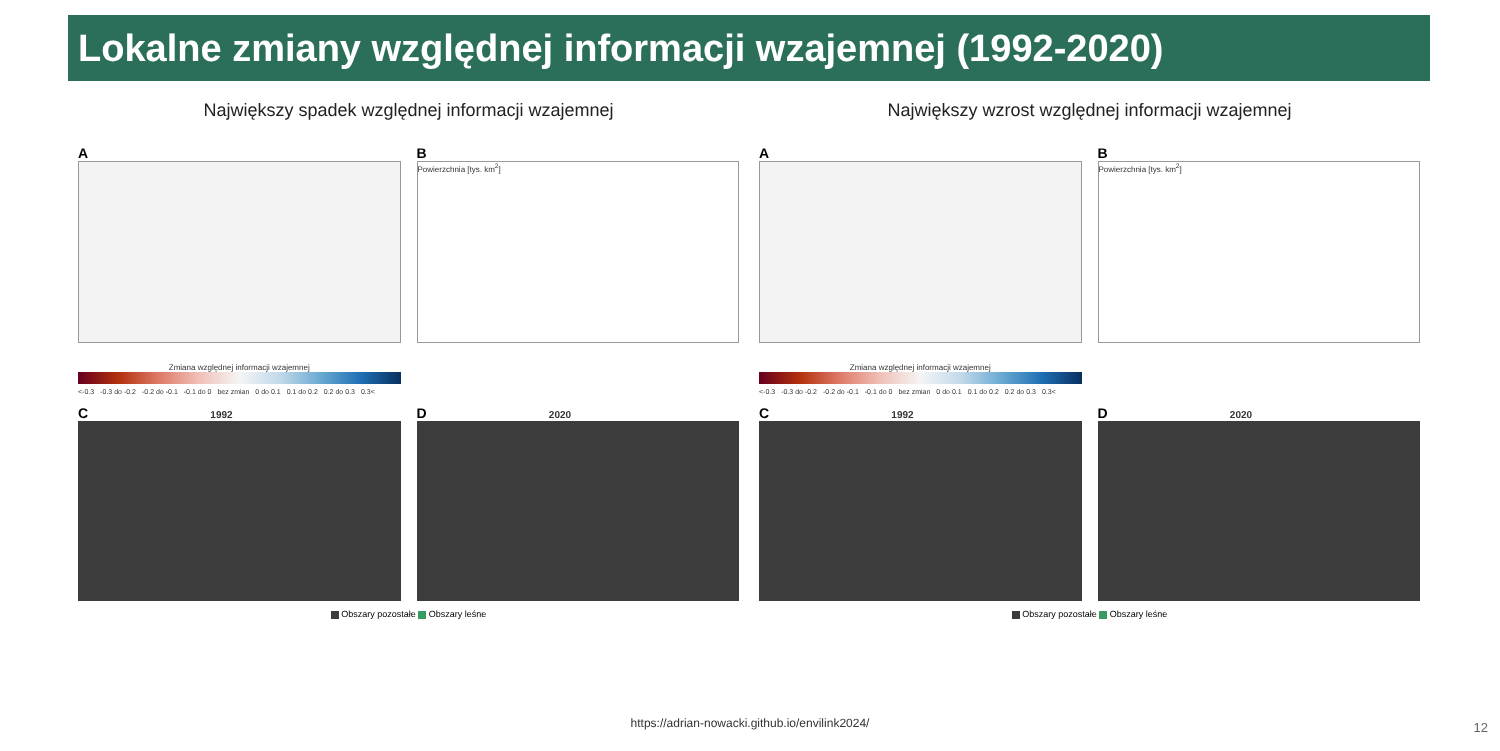Lokalne zmiany względnej informacji wzajemnej (1992-2020)
Największy spadek względnej informacji wzajemnej
A
Zmiana względnej informacji wzajemnej
<-0.3 -0.3 do -0.2 -0.2 do -0.1 -0.1 do 0 bez zmian 0 do 0.1 0.1 do 0.2 0.2 do 0.3 0.3<
B
Powierzchnia [tys. km<sup>2</sup>]
C 1992
D 2020
Obszary pozostałe Obszary leśne
Największy wzrost względnej informacji wzajemnej
A
Zmiana względnej informacji wzajemnej
<-0.3 -0.3 do -0.2 -0.2 do -0.1 -0.1 do 0 bez zmian 0 do 0.1 0.1 do 0.2 0.2 do 0.3 0.3<
B
Powierzchnia [tys. km<sup>2</sup>]
C 1992
D 2020
Obszary pozostałe Obszary leśne
https://adrian-nowacki.github.io/envilink2024/
12